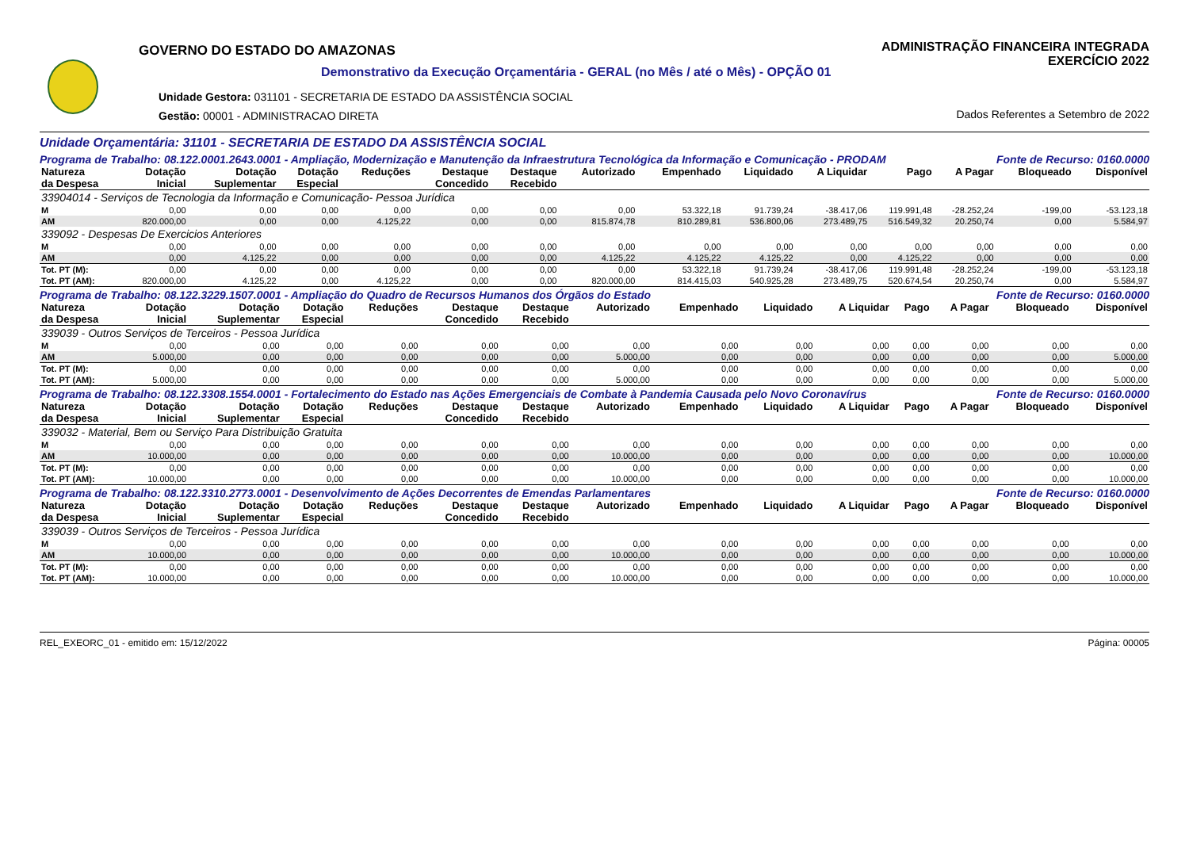GOVERNO DO ESTADO DO AMAZONAS
Demonstrativo da Execução Orçamentária - GERAL (no Mês / até o Mês) - OPÇÃO 01
Unidade Gestora: 031101 - SECRETARIA DE ESTADO DA ASSISTÊNCIA SOCIAL
Gestão: 00001 - ADMINISTRACAO DIRETA
ADMINISTRAÇÃO FINANCEIRA INTEGRADA
EXERCÍCIO 2022
Dados Referentes a Setembro de 2022
Unidade Orçamentária: 31101 - SECRETARIA DE ESTADO DA ASSISTÊNCIA SOCIAL
Programa de Trabalho: 08.122.0001.2643.0001 - Ampliação, Modernização e Manutenção da Infraestrutura Tecnológica da Informação e Comunicação - PRODAM Fonte de Recurso: 0160.0000
| Natureza | Dotação | Dotação | Dotação | Reduções | Destaque | Destaque | Autorizado | Empenhado | Liquidado | A Liquidar | Pago | A Pagar | Bloqueado | Disponível |
| --- | --- | --- | --- | --- | --- | --- | --- | --- | --- | --- | --- | --- | --- | --- |
| da Despesa | Inicial | Suplementar | Especial | | Concedido | Recebido | | | | | | | | |
| 33904014 - Serviços de Tecnologia da Informação e Comunicação- Pessoa Jurídica | | | | | | | | | | | | | | |
| M | 0,00 | 0,00 | 0,00 | 0,00 | 0,00 | 0,00 | 0,00 | 53.322,18 | 91.739,24 | -38.417,06 | 119.991,48 | -28.252,24 | -199,00 | -53.123,18 |
| AM | 820.000,00 | 0,00 | 0,00 | 4.125,22 | 0,00 | 0,00 | 815.874,78 | 810.289,81 | 536.800,06 | 273.489,75 | 516.549,32 | 20.250,74 | 0,00 | 5.584,97 |
| 339092 - Despesas De Exercicios Anteriores | | | | | | | | | | | | | | |
| M | 0,00 | 0,00 | 0,00 | 0,00 | 0,00 | 0,00 | 0,00 | 0,00 | 0,00 | 0,00 | 0,00 | 0,00 | 0,00 | 0,00 |
| AM | 0,00 | 4.125,22 | 0,00 | 0,00 | 0,00 | 0,00 | 4.125,22 | 4.125,22 | 4.125,22 | 0,00 | 4.125,22 | 0,00 | 0,00 | 0,00 |
| Tot. PT (M): | 0,00 | 0,00 | 0,00 | 0,00 | 0,00 | 0,00 | 0,00 | 53.322,18 | 91.739,24 | -38.417,06 | 119.991,48 | -28.252,24 | -199,00 | -53.123,18 |
| Tot. PT (AM): | 820.000,00 | 4.125,22 | 0,00 | 4.125,22 | 0,00 | 0,00 | 820.000,00 | 814.415,03 | 540.925,28 | 273.489,75 | 520.674,54 | 20.250,74 | 0,00 | 5.584,97 |
Programa de Trabalho: 08.122.3229.1507.0001 - Ampliação do Quadro de Recursos Humanos dos Órgãos do Estado Fonte de Recurso: 0160.0000
| Natureza | Dotação | Dotação | Dotação | Reduções | Destaque | Destaque | Autorizado | Empenhado | Liquidado | A Liquidar | Pago | A Pagar | Bloqueado | Disponível |
| --- | --- | --- | --- | --- | --- | --- | --- | --- | --- | --- | --- | --- | --- | --- |
| da Despesa | Inicial | Suplementar | Especial | | Concedido | Recebido | | | | | | | | |
| 339039 - Outros Serviços de Terceiros - Pessoa Jurídica | | | | | | | | | | | | | | |
| M | 0,00 | 0,00 | 0,00 | 0,00 | 0,00 | 0,00 | 0,00 | 0,00 | 0,00 | 0,00 | 0,00 | 0,00 | 0,00 | 0,00 |
| AM | 5.000,00 | 0,00 | 0,00 | 0,00 | 0,00 | 0,00 | 5.000,00 | 0,00 | 0,00 | 0,00 | 0,00 | 0,00 | 0,00 | 5.000,00 |
| Tot. PT (M): | 0,00 | 0,00 | 0,00 | 0,00 | 0,00 | 0,00 | 0,00 | 0,00 | 0,00 | 0,00 | 0,00 | 0,00 | 0,00 | 0,00 |
| Tot. PT (AM): | 5.000,00 | 0,00 | 0,00 | 0,00 | 0,00 | 0,00 | 5.000,00 | 0,00 | 0,00 | 0,00 | 0,00 | 0,00 | 0,00 | 5.000,00 |
Programa de Trabalho: 08.122.3308.1554.0001 - Fortalecimento do Estado nas Ações Emergenciais de Combate à Pandemia Causada pelo Novo Coronavírus Fonte de Recurso: 0160.0000
| Natureza | Dotação | Dotação | Dotação | Reduções | Destaque | Destaque | Autorizado | Empenhado | Liquidado | A Liquidar | Pago | A Pagar | Bloqueado | Disponível |
| --- | --- | --- | --- | --- | --- | --- | --- | --- | --- | --- | --- | --- | --- | --- |
| da Despesa | Inicial | Suplementar | Especial | | Concedido | Recebido | | | | | | | | |
| 339032 - Material, Bem ou Serviço Para Distribuição Gratuita | | | | | | | | | | | | | | |
| M | 0,00 | 0,00 | 0,00 | 0,00 | 0,00 | 0,00 | 0,00 | 0,00 | 0,00 | 0,00 | 0,00 | 0,00 | 0,00 | 0,00 |
| AM | 10.000,00 | 0,00 | 0,00 | 0,00 | 0,00 | 0,00 | 10.000,00 | 0,00 | 0,00 | 0,00 | 0,00 | 0,00 | 0,00 | 10.000,00 |
| Tot. PT (M): | 0,00 | 0,00 | 0,00 | 0,00 | 0,00 | 0,00 | 0,00 | 0,00 | 0,00 | 0,00 | 0,00 | 0,00 | 0,00 | 0,00 |
| Tot. PT (AM): | 10.000,00 | 0,00 | 0,00 | 0,00 | 0,00 | 0,00 | 10.000,00 | 0,00 | 0,00 | 0,00 | 0,00 | 0,00 | 0,00 | 10.000,00 |
Programa de Trabalho: 08.122.3310.2773.0001 - Desenvolvimento de Ações Decorrentes de Emendas Parlamentares Fonte de Recurso: 0160.0000
| Natureza | Dotação | Dotação | Dotação | Reduções | Destaque | Destaque | Autorizado | Empenhado | Liquidado | A Liquidar | Pago | A Pagar | Bloqueado | Disponível |
| --- | --- | --- | --- | --- | --- | --- | --- | --- | --- | --- | --- | --- | --- | --- |
| da Despesa | Inicial | Suplementar | Especial | | Concedido | Recebido | | | | | | | | |
| 339039 - Outros Serviços de Terceiros - Pessoa Jurídica | | | | | | | | | | | | | | |
| M | 0,00 | 0,00 | 0,00 | 0,00 | 0,00 | 0,00 | 0,00 | 0,00 | 0,00 | 0,00 | 0,00 | 0,00 | 0,00 | 0,00 |
| AM | 10.000,00 | 0,00 | 0,00 | 0,00 | 0,00 | 0,00 | 10.000,00 | 0,00 | 0,00 | 0,00 | 0,00 | 0,00 | 0,00 | 10.000,00 |
| Tot. PT (M): | 0,00 | 0,00 | 0,00 | 0,00 | 0,00 | 0,00 | 0,00 | 0,00 | 0,00 | 0,00 | 0,00 | 0,00 | 0,00 | 0,00 |
| Tot. PT (AM): | 10.000,00 | 0,00 | 0,00 | 0,00 | 0,00 | 0,00 | 10.000,00 | 0,00 | 0,00 | 0,00 | 0,00 | 0,00 | 0,00 | 10.000,00 |
REL_EXEORC_01 - emitido em: 15/12/2022 Página: 00005